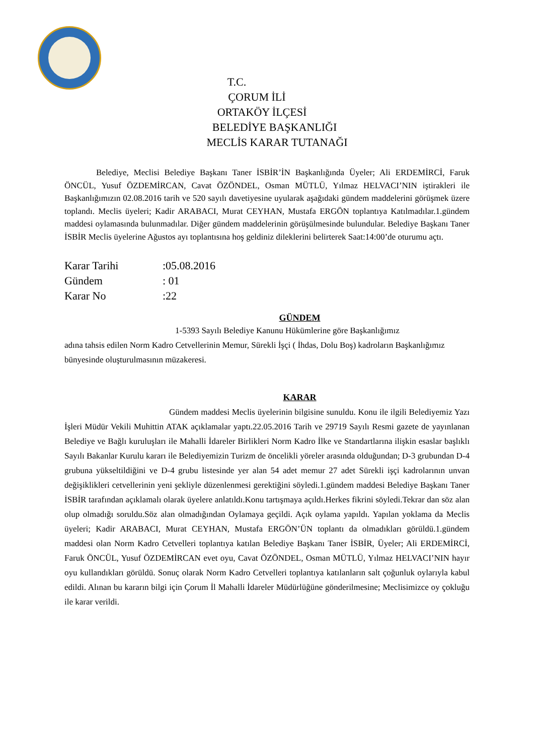T.C.
ÇORUM İLİ
ORTAKÖY İLÇESİ
BELEDİYE BAŞKANLIĞI
MECLİS KARAR TUTANAĞI
Belediye, Meclisi Belediye Başkanı Taner İSBİR’İN Başkanlığında Üyeler; Ali ERDEMİRCİ, Faruk ÖNCÜL, Yusuf ÖZDEMİRCAN, Cavat ÖZÖNDEL, Osman MÜTLÜ, Yılmaz HELVACI’NIN iştirakleri ile Başkanlığımızın 02.08.2016 tarih ve 520 sayılı davetiyesine uyularak aşağıdaki gündem maddelerini görüşmek üzere toplandı. Meclis üyeleri; Kadir ARABACI, Murat CEYHAN, Mustafa ERGÖN toplantıya Katılmadılar.1.gündem maddesi oylamasında bulunmadılar. Diğer gündem maddelerinin görüşülmesinde bulundular. Belediye Başkanı Taner İSBİR Meclis üyelerine Ağustos ayı toplantısına hoş geldiniz dileklerini belirterek Saat:14:00’de oturumu açtı.
Karar Tarihi:05.08.2016
Gündem: 01
Karar No:22
GÜNDEM
1-5393 Sayılı Belediye Kanunu Hükümlerine göre Başkanlığımız
adına tahsis edilen Norm Kadro Cetvellerinin Memur, Sürekli İşçi ( İhdas, Dolu Boş) kadroların Başkanlığımız bünyesinde oluşturulmasının müzakeresi.
KARAR
Gündem maddesi Meclis üyelerinin bilgisine sunuldu. Konu ile ilgili Belediyemiz Yazı İşleri Müdür Vekili Muhittin ATAK açıklamalar yaptı.22.05.2016 Tarih ve 29719 Sayılı Resmi gazete de yayınlanan Belediye ve Bağlı kuruluşları ile Mahalli İdareler Birlikleri Norm Kadro İlke ve Standartlarına ilişkin esaslar başlıklı Sayılı Bakanlar Kurulu kararı ile Belediyemizin Turizm de öncelikli yöreler arasında olduğundan; D-3 grubundan D-4 grubuna yükseltildiğini ve D-4 grubu listesinde yer alan 54 adet memur 27 adet Sürekli işçi kadrolarının unvan değişiklikleri cetvellerinin yeni şekliyle düzenlenmesi gerektiğini söyledi.1.gündem maddesi Belediye Başkanı Taner İSBİR tarafından açıklamalı olarak üyelere anlatıldı.Konu tartışmaya açıldı.Herkes fikrini söyledi.Tekrar dan söz alan olup olmadığı soruldu.Söz alan olmadığından Oylamaya geçildi. Açık oylama yapıldı. Yapılan yoklama da Meclis üyeleri; Kadir ARABACI, Murat CEYHAN, Mustafa ERGÖN’ÜN toplantı da olmadıkları görüldü.1.gündem maddesi olan Norm Kadro Cetvelleri toplantıya katılan Belediye Başkanı Taner İSBİR, Üyeler; Ali ERDEMİRCİ, Faruk ÖNCÜL, Yusuf ÖZDEMİRCAN evet oyu, Cavat ÖZÖNDEL, Osman MÜTLÜ, Yılmaz HELVACI’NIN hayır oyu kullandıkları görüldü. Sonuç olarak Norm Kadro Cetvelleri toplantıya katılanların salt çoğunluk oylarıyla kabul edildi. Alınan bu kararın bilgi için Çorum İl Mahalli İdareler Müdürlüğüne gönderilmesine; Meclisimizce oy çokluğu ile karar verildi.